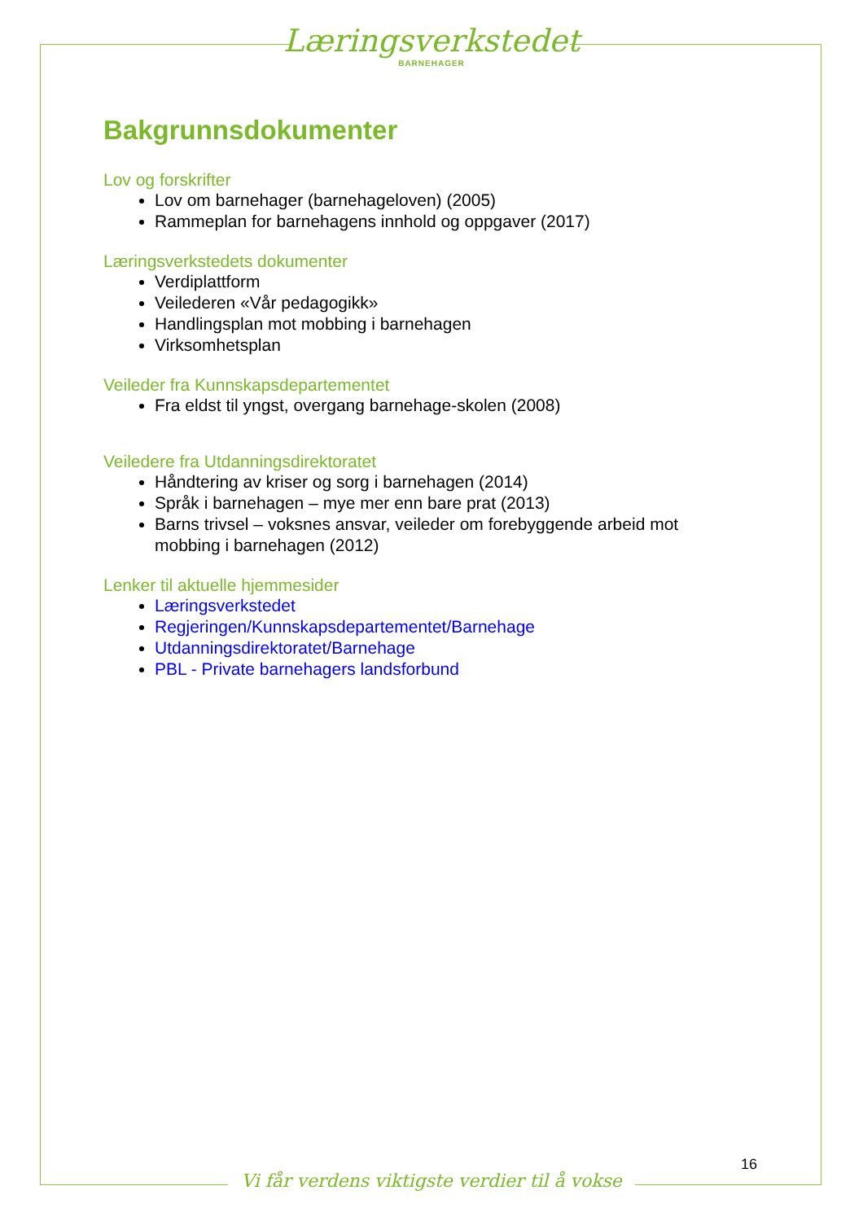Læringsverkstedet
BARNEHAGER
Bakgrunnsdokumenter
Lov og forskrifter
Lov om barnehager (barnehageloven) (2005)
Rammeplan for barnehagens innhold og oppgaver (2017)
Læringsverkstedets dokumenter
Verdiplattform
Veilederen «Vår pedagogikk»
Handlingsplan mot mobbing i barnehagen
Virksomhetsplan
Veileder fra Kunnskapsdepartementet
Fra eldst til yngst, overgang barnehage-skolen (2008)
Veiledere fra Utdanningsdirektoratet
Håndtering av kriser og sorg i barnehagen (2014)
Språk i barnehagen – mye mer enn bare prat (2013)
Barns trivsel – voksnes ansvar, veileder om forebyggende arbeid mot mobbing i barnehagen (2012)
Lenker til aktuelle hjemmesider
Læringsverkstedet
Regjeringen/Kunnskapsdepartementet/Barnehage
Utdanningsdirektoratet/Barnehage
PBL - Private barnehagers landsforbund
16
Vi får verdens viktigste verdier til å vokse